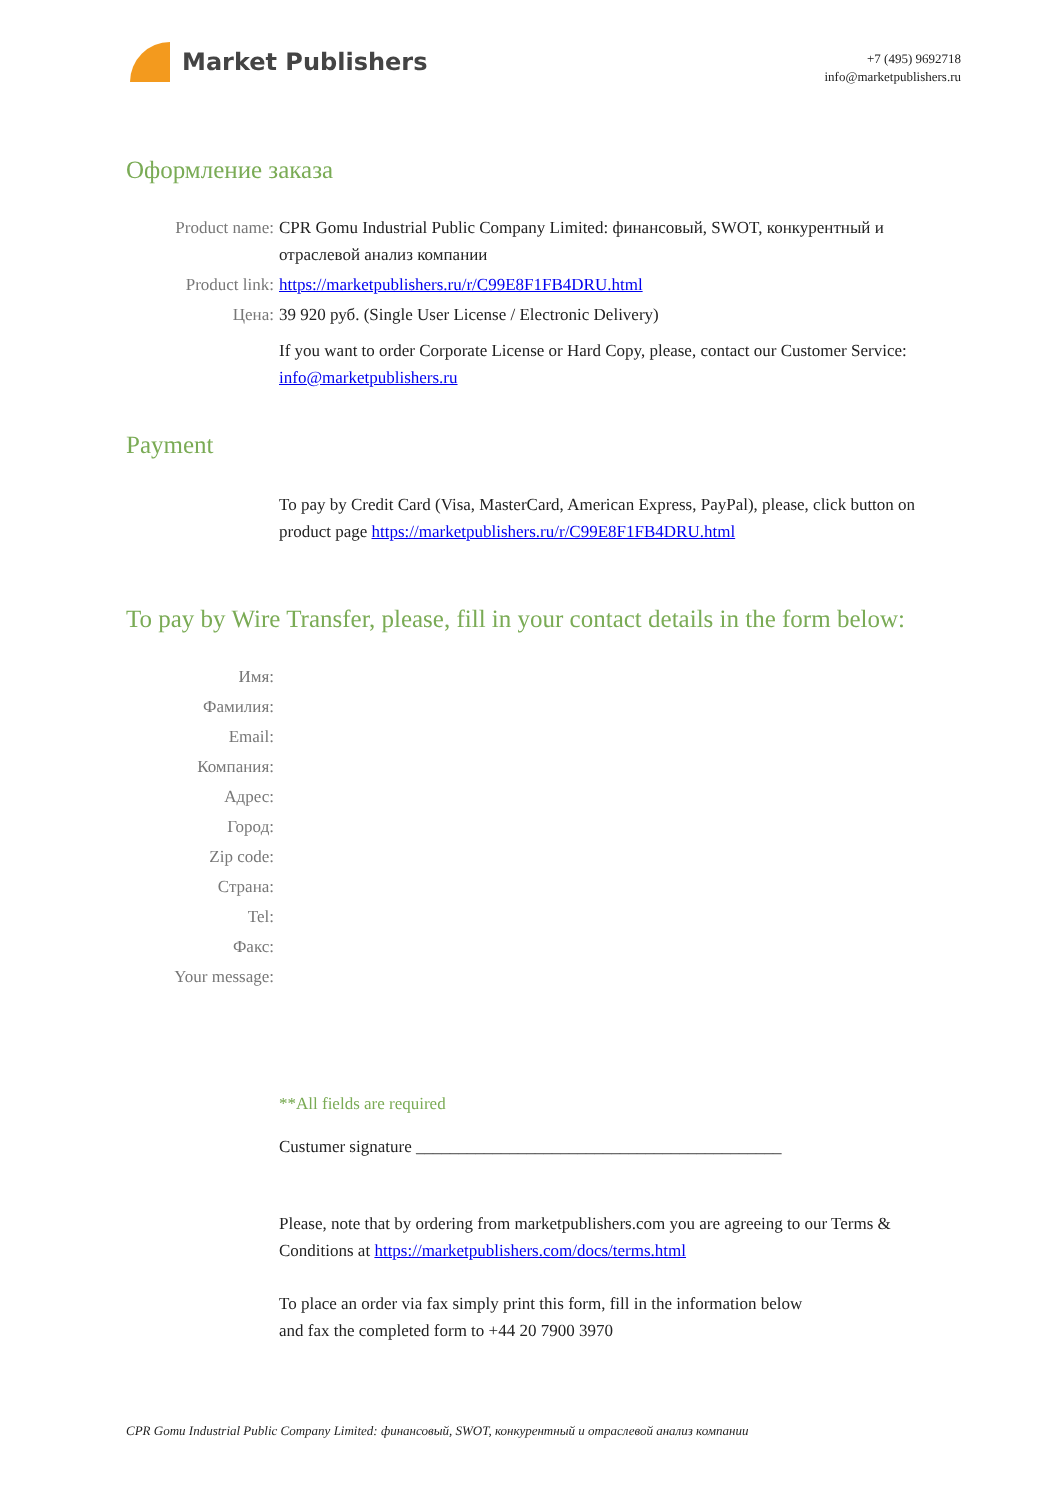Market Publishers
+7 (495) 9692718
info@marketpublishers.ru
Оформление заказа
Product name: CPR Gomu Industrial Public Company Limited: финансовый, SWOT, конкурентный и отраслевой анализ компании
Product link: https://marketpublishers.ru/r/C99E8F1FB4DRU.html
Цена: 39 920 руб. (Single User License / Electronic Delivery)
If you want to order Corporate License or Hard Copy, please, contact our Customer Service:
info@marketpublishers.ru
Payment
To pay by Credit Card (Visa, MasterCard, American Express, PayPal), please, click button on product page https://marketpublishers.ru/r/C99E8F1FB4DRU.html
To pay by Wire Transfer, please, fill in your contact details in the form below:
Имя:
Фамилия:
Email:
Компания:
Адрес:
Город:
Zip code:
Страна:
Tel:
Факс:
Your message:
**All fields are required
Custumer signature ___________________________________________
Please, note that by ordering from marketpublishers.com you are agreeing to our Terms & Conditions at https://marketpublishers.com/docs/terms.html
To place an order via fax simply print this form, fill in the information below
and fax the completed form to +44 20 7900 3970
CPR Gomu Industrial Public Company Limited: финансовый, SWOT, конкурентный и отраслевой анализ компании